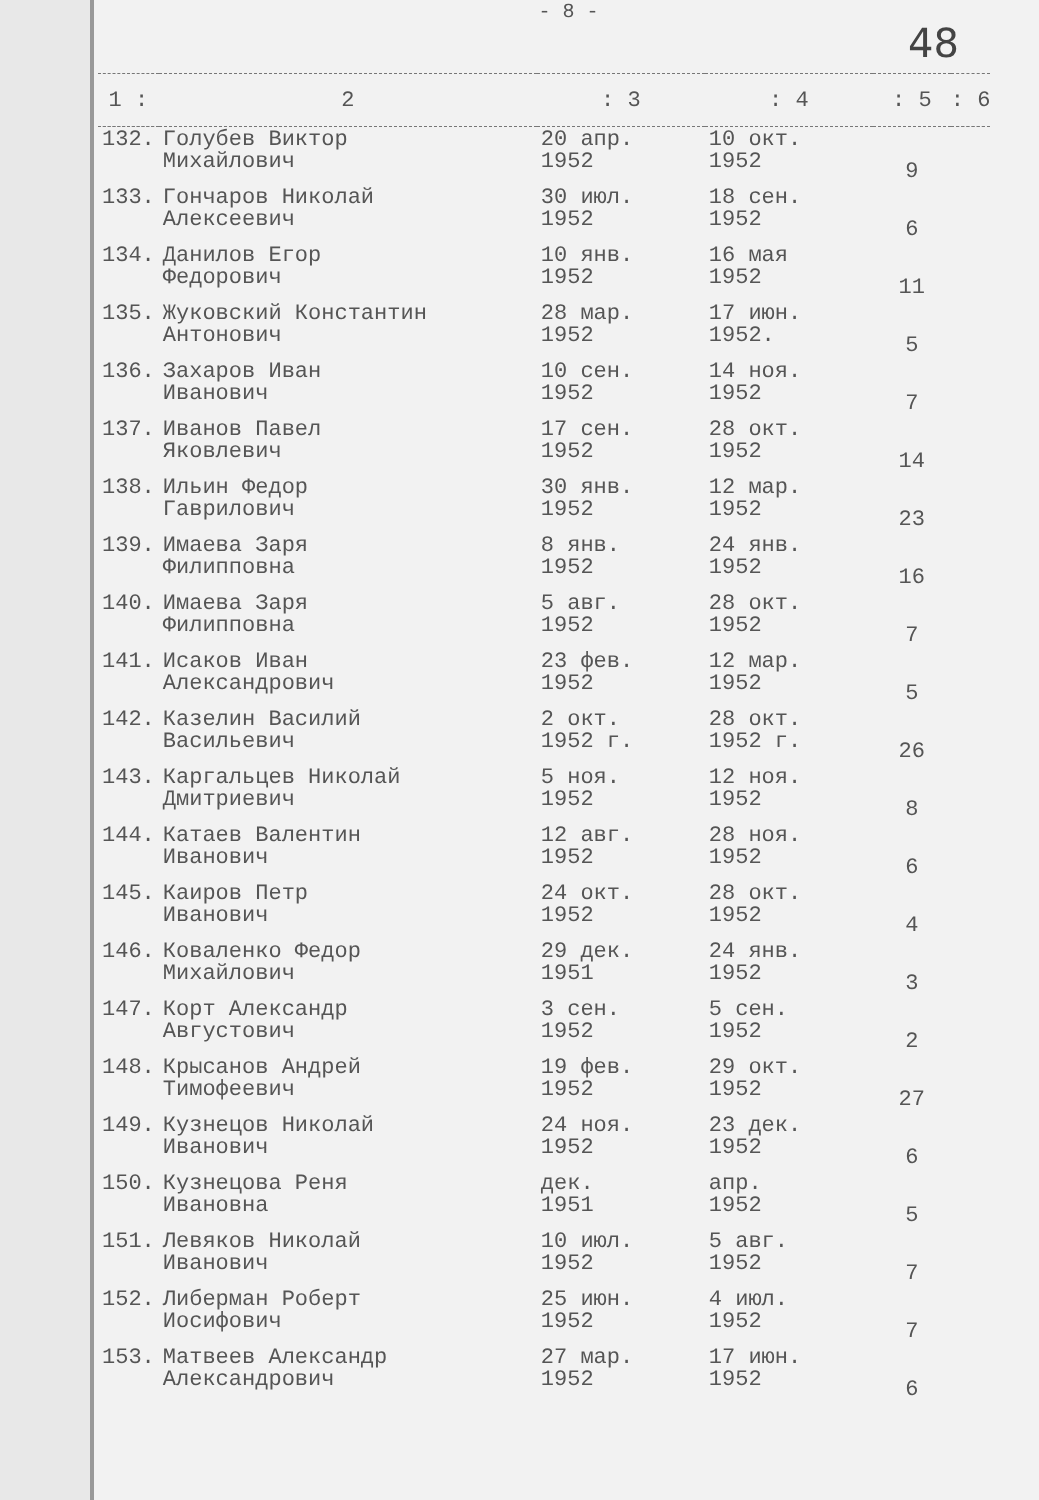- 8 -
48
| 1 : | 2 | : 3 | : 4 | : 5 | : 6 |
| --- | --- | --- | --- | --- | --- |
| 132. | Голубев Виктор Михайлович | 20 апр. 1952 | 10 окт. 1952 | 9 | |
| 133. | Гончаров Николай Алексеевич | 30 июл. 1952 | 18 сен. 1952 | 6 | |
| 134. | Данилов Егор Федорович | 10 янв. 1952 | 16 мая 1952 | 11 | |
| 135. | Жуковский Константин Антонович | 28 мар. 1952 | 17 июн. 1952. | 5 | |
| 136. | Захаров Иван Иванович | 10 сен. 1952 | 14 ноя. 1952 | 7 | |
| 137. | Иванов Павел Яковлевич | 17 сен. 1952 | 28 окт. 1952 | 14 | |
| 138. | Ильин Федор Гаврилович | 30 янв. 1952 | 12 мар. 1952 | 23 | |
| 139. | Имаева Заря Филипповна | 8 янв. 1952 | 24 янв. 1952 | 16 | |
| 140. | Имаева Заря Филипповна | 5 авг. 1952 | 28 окт. 1952 | 7 | |
| 141. | Исаков Иван Александрович | 23 фев. 1952 | 12 мар. 1952 | 5 | |
| 142. | Казелин Василий Васильевич | 2 окт. 1952 г. | 28 окт. 1952 г. | 26 | |
| 143. | Каргальцев Николай Дмитриевич | 5 ноя. 1952 | 12 ноя. 1952 | 8 | |
| 144. | Катаев Валентин Иванович | 12 авг. 1952 | 28 ноя. 1952 | 6 | |
| 145. | Каиров Петр Иванович | 24 окт. 1952 | 28 окт. 1952 | 4 | |
| 146. | Коваленко Федор Михайлович | 29 дек. 1951 | 24 янв. 1952 | 3 | |
| 147. | Корт Александр Августович | 3 сен. 1952 | 5 сен. 1952 | 2 | |
| 148. | Крысанов Андрей Тимофеевич | 19 фев. 1952 | 29 окт. 1952 | 27 | |
| 149. | Кузнецов Николай Иванович | 24 ноя. 1952 | 23 дек. 1952 | 6 | |
| 150. | Кузнецова Реня Ивановна | дек. 1951 | апр. 1952 | 5 | |
| 151. | Левяков Николай Иванович | 10 июл. 1952 | 5 авг. 1952 | 7 | |
| 152. | Либерман Роберт Иосифович | 25 июн. 1952 | 4 июл. 1952 | 7 | |
| 153. | Матвеев Александр Александрович | 27 мар. 1952 | 17 июн. 1952 | 6 | |